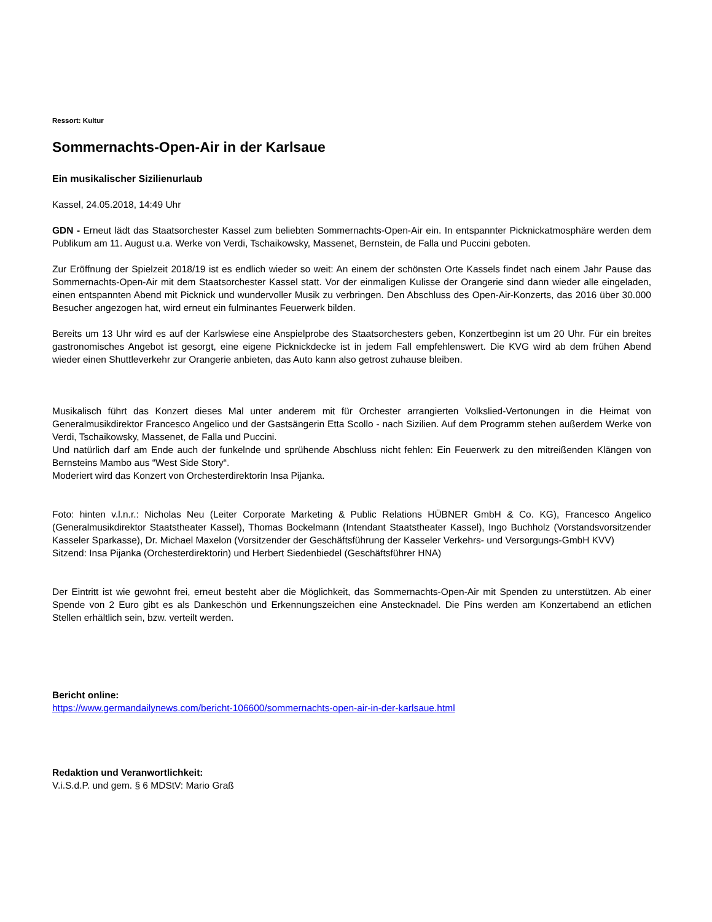Ressort: Kultur
Sommernachts-Open-Air in der Karlsaue
Ein musikalischer Sizilienurlaub
Kassel, 24.05.2018, 14:49 Uhr
GDN - Erneut lädt das Staatsorchester Kassel zum beliebten Sommernachts-Open-Air ein. In entspannter Picknickatmosphäre werden dem Publikum am 11. August u.a. Werke von Verdi, Tschaikowsky, Massenet, Bernstein, de Falla und Puccini geboten.
Zur Eröffnung der Spielzeit 2018/19 ist es endlich wieder so weit: An einem der schönsten Orte Kassels findet nach einem Jahr Pause das Sommernachts-Open-Air mit dem Staatsorchester Kassel statt. Vor der einmaligen Kulisse der Orangerie sind dann wieder alle eingeladen, einen entspannten Abend mit Picknick und wundervoller Musik zu verbringen. Den Abschluss des Open-Air-Konzerts, das 2016 über 30.000 Besucher angezogen hat, wird erneut ein fulminantes Feuerwerk bilden.
Bereits um 13 Uhr wird es auf der Karlswiese eine Anspielprobe des Staatsorchesters geben, Konzertbeginn ist um 20 Uhr. Für ein breites gastronomisches Angebot ist gesorgt, eine eigene Picknickdecke ist in jedem Fall empfehlenswert. Die KVG wird ab dem frühen Abend wieder einen Shuttleverkehr zur Orangerie anbieten, das Auto kann also getrost zuhause bleiben.
Musikalisch führt das Konzert dieses Mal unter anderem mit für Orchester arrangierten Volkslied-Vertonungen in die Heimat von Generalmusikdirektor Francesco Angelico und der Gastsängerin Etta Scollo - nach Sizilien. Auf dem Programm stehen außerdem Werke von Verdi, Tschaikowsky, Massenet, de Falla und Puccini.
Und natürlich darf am Ende auch der funkelnde und sprühende Abschluss nicht fehlen: Ein Feuerwerk zu den mitreißenden Klängen von Bernsteins Mambo aus “West Side Story“.
Moderiert wird das Konzert von Orchesterdirektorin Insa Pijanka.
Foto: hinten v.l.n.r.: Nicholas Neu (Leiter Corporate Marketing & Public Relations HÜBNER GmbH & Co. KG), Francesco Angelico (Generalmusikdirektor Staatstheater Kassel), Thomas Bockelmann (Intendant Staatstheater Kassel), Ingo Buchholz (Vorstandsvorsitzender Kasseler Sparkasse), Dr. Michael Maxelon (Vorsitzender der Geschäftsführung der Kasseler Verkehrs- und Versorgungs-GmbH KVV)
Sitzend: Insa Pijanka (Orchesterdirektorin) und Herbert Siedenbiedel (Geschäftsführer HNA)
Der Eintritt ist wie gewohnt frei, erneut besteht aber die Möglichkeit, das Sommernachts-Open-Air mit Spenden zu unterstützen. Ab einer Spende von 2 Euro gibt es als Dankeschön und Erkennungszeichen eine Anstecknadel. Die Pins werden am Konzertabend an etlichen Stellen erhältlich sein, bzw. verteilt werden.
Bericht online:
https://www.germandailynews.com/bericht-106600/sommernachts-open-air-in-der-karlsaue.html
Redaktion und Veranwortlichkeit:
V.i.S.d.P. und gem. § 6 MDStV: Mario Graß